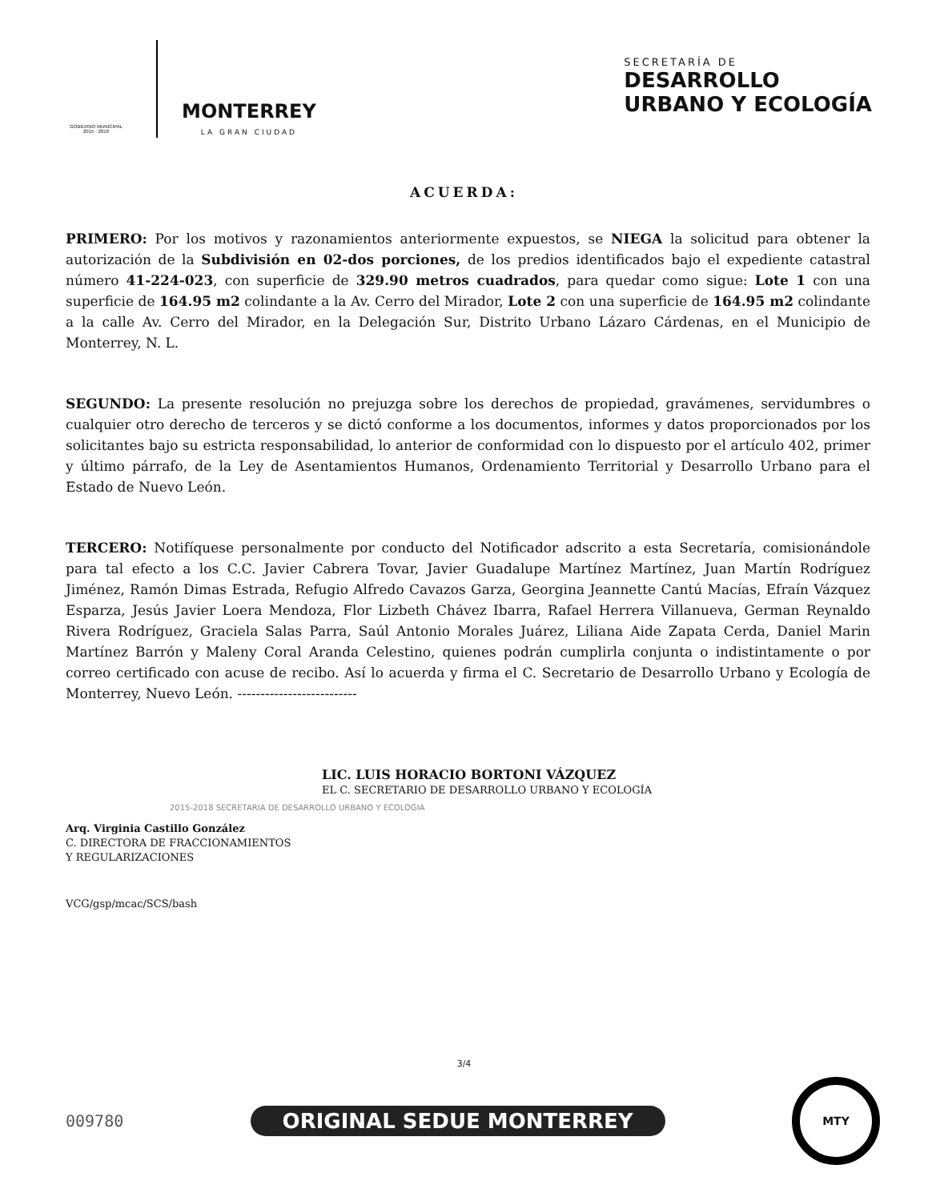GOBIERNO MUNICIPAL
2015 - 2018
MONTERREY
LA GRAN CIUDAD
SECRETARÍA DE
DESARROLLO
URBANO Y ECOLOGÍA
ACUERDA:
PRIMERO: Por los motivos y razonamientos anteriormente expuestos, se NIEGA la solicitud para obtener la autorización de la Subdivisión en 02-dos porciones, de los predios identificados bajo el expediente catastral número 41-224-023, con superficie de 329.90 metros cuadrados, para quedar como sigue: Lote 1 con una superficie de 164.95 m2 colindante a la Av. Cerro del Mirador, Lote 2 con una superficie de 164.95 m2 colindante a la calle Av. Cerro del Mirador, en la Delegación Sur, Distrito Urbano Lázaro Cárdenas, en el Municipio de Monterrey, N. L.
SEGUNDO: La presente resolución no prejuzga sobre los derechos de propiedad, gravámenes, servidumbres o cualquier otro derecho de terceros y se dictó conforme a los documentos, informes y datos proporcionados por los solicitantes bajo su estricta responsabilidad, lo anterior de conformidad con lo dispuesto por el artículo 402, primer y último párrafo, de la Ley de Asentamientos Humanos, Ordenamiento Territorial y Desarrollo Urbano para el Estado de Nuevo León.
TERCERO: Notifíquese personalmente por conducto del Notificador adscrito a esta Secretaría, comisionándole para tal efecto a los C.C. Javier Cabrera Tovar, Javier Guadalupe Martínez Martínez, Juan Martín Rodríguez Jiménez, Ramón Dimas Estrada, Refugio Alfredo Cavazos Garza, Georgina Jeannette Cantú Macías, Efraín Vázquez Esparza, Jesús Javier Loera Mendoza, Flor Lizbeth Chávez Ibarra, Rafael Herrera Villanueva, German Reynaldo Rivera Rodríguez, Graciela Salas Parra, Saúl Antonio Morales Juárez, Liliana Aide Zapata Cerda, Daniel Marin Martínez Barrón y Maleny Coral Aranda Celestino, quienes podrán cumplirla conjunta o indistintamente o por correo certificado con acuse de recibo. Así lo acuerda y firma el C. Secretario de Desarrollo Urbano y Ecología de Monterrey, Nuevo León. --------------------------
LIC. LUIS HORACIO BORTONI VÁZQUEZ
EL C. SECRETARIO DE DESARROLLO URBANO Y ECOLOGÍA
2015-2018 SECRETARIA DE DESARROLLO URBANO Y ECOLOGIA
Arq. Virginia Castillo González
C. DIRECTORA DE FRACCIONAMIENTOS
Y REGULARIZACIONES
VCG/gsp/mcac/SCS/bash
3/4
009780 ORIGINAL SEDUE MONTERREY
MTY